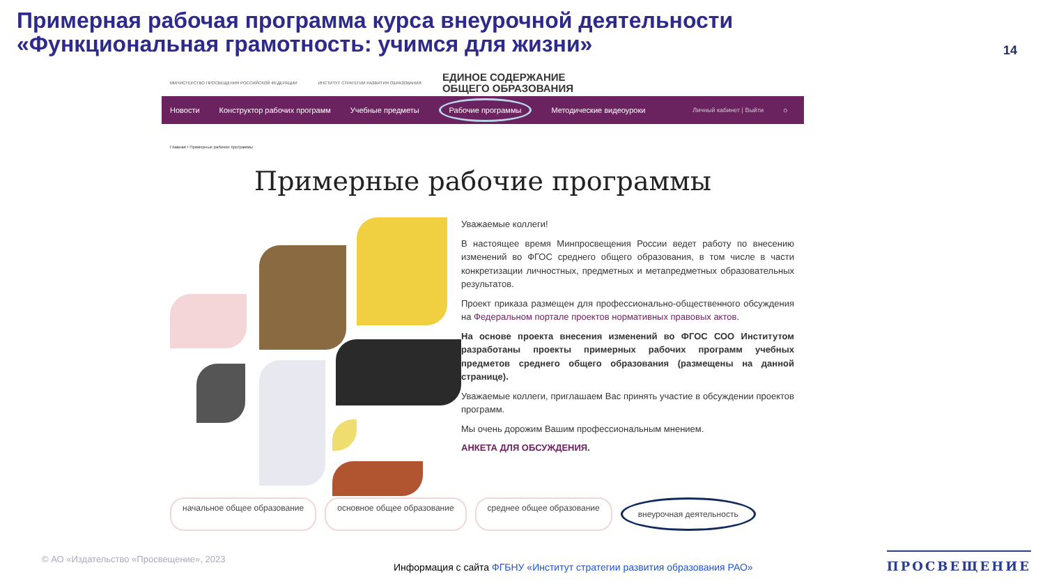Примерная рабочая программа курса внеурочной деятельности «Функциональная грамотность: учимся для жизни»
14
МИНИСТЕРСТВО ПРОСВЕЩЕНИЯ РОССИЙСКОЙ ФЕДЕРАЦИИ ИНСТИТУТ СТРАТЕГИИ РАЗВИТИЯ ОБРАЗОВАНИЯ ЕДИНОЕ СОДЕРЖАНИЕ
ОБЩЕГО ОБРАЗОВАНИЯ
Новости Конструктор рабочих программ Учебные предметы Рабочие программы Методические видеоуроки Личный кабинет | Выйти ○
Главная • Примерные рабочие программы
Примерные рабочие программы
Уважаемые коллеги!
В настоящее время Минпросвещения России ведет работу по внесению изменений во ФГОС среднего общего образования, в том числе в части конкретизации личностных, предметных и метапредметных образовательных результатов.
Проект приказа размещен для профессионально-общественного обсуждения на Федеральном портале проектов нормативных правовых актов.
На основе проекта внесения изменений во ФГОС СОО Институтом разработаны проекты примерных рабочих программ учебных предметов среднего общего образования (размещены на данной странице).
Уважаемые коллеги, приглашаем Вас принять участие в обсуждении проектов программ.
Мы очень дорожим Вашим профессиональным мнением.
АНКЕТА ДЛЯ ОБСУЖДЕНИЯ.
начальное общее образование основное общее образование среднее общее образование внеурочная деятельность
© АО «Издательство «Просвещение», 2023
Информация с сайта ФГБНУ «Институт стратегии развития образования РАО»
ПРОСВЕЩЕНИЕ